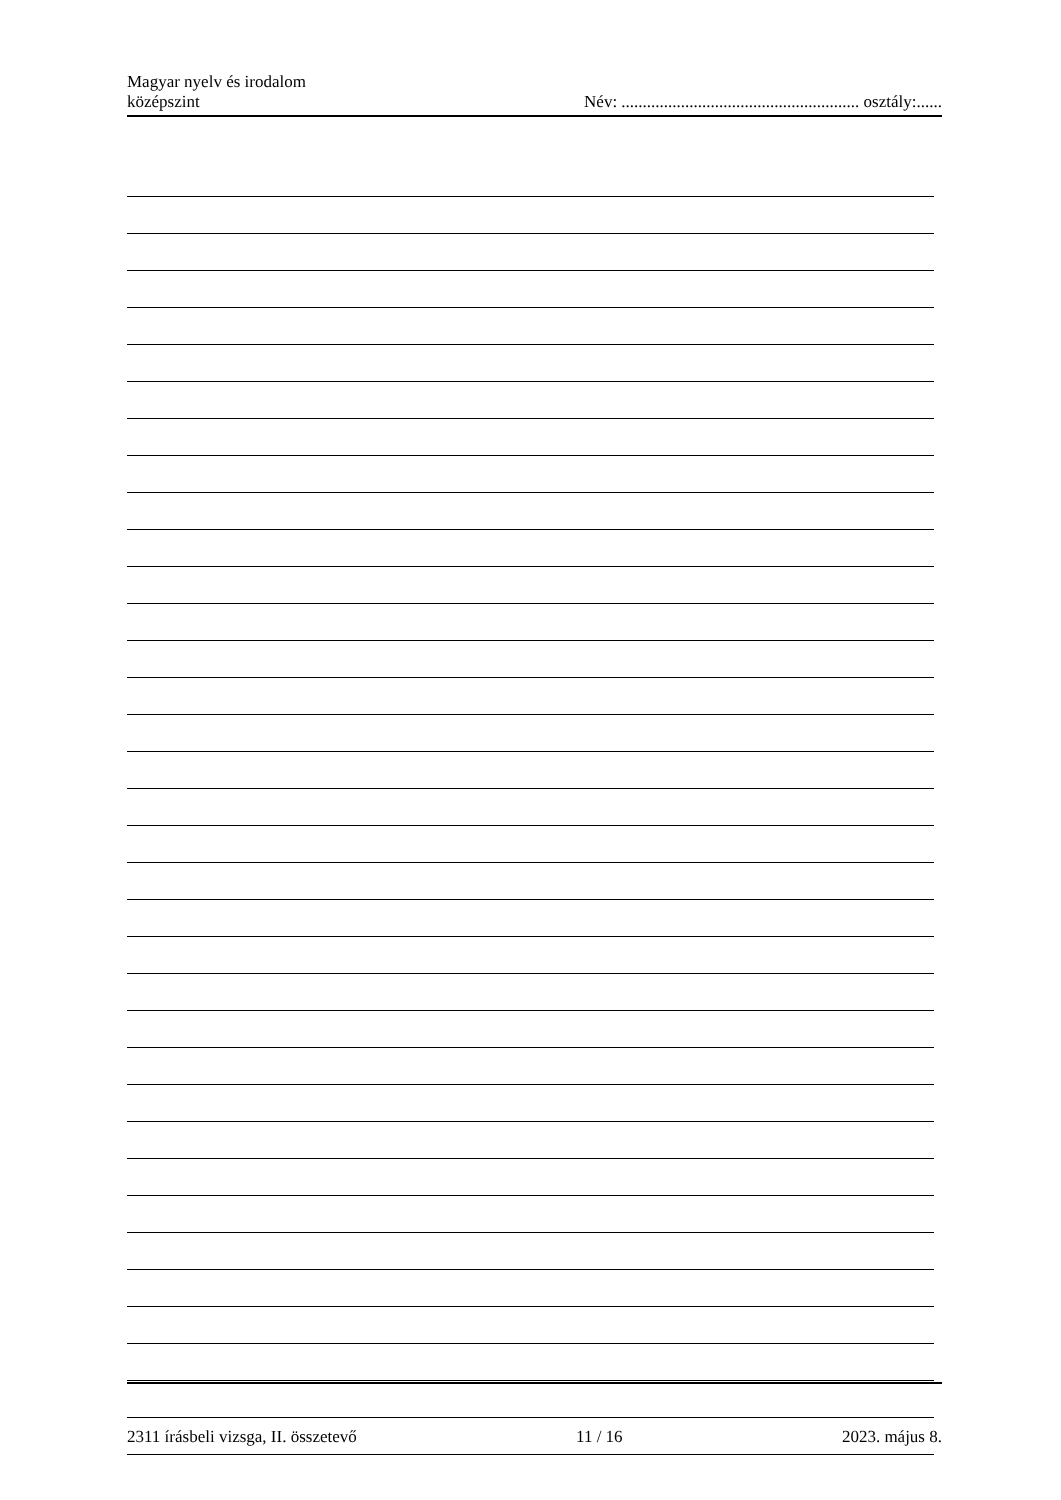Magyar nyelv és irodalom
középszint
Név: ........................................................ osztály:......
2311 írásbeli vizsga, II. összetevő 11 / 16 2023. május 8.